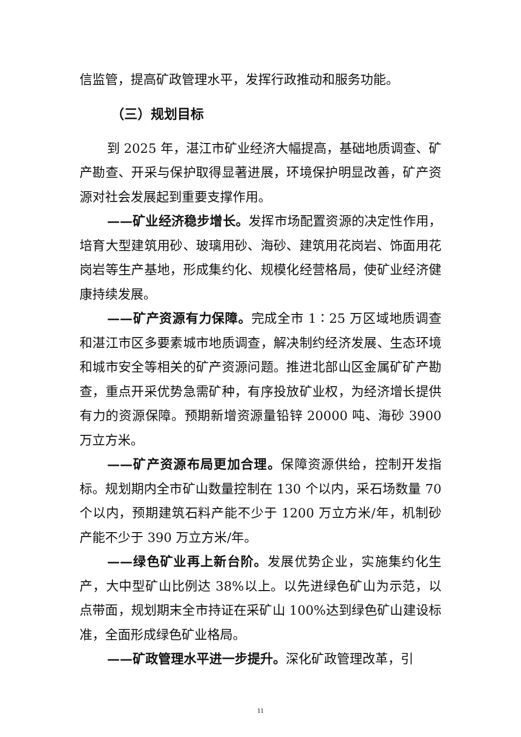信监管，提高矿政管理水平，发挥行政推动和服务功能。
（三）规划目标
到 2025 年，湛江市矿业经济大幅提高，基础地质调查、矿产勘查、开采与保护取得显著进展，环境保护明显改善，矿产资源对社会发展起到重要支撑作用。
——矿业经济稳步增长。发挥市场配置资源的决定性作用，培育大型建筑用砂、玻璃用砂、海砂、建筑用花岗岩、饰面用花岗岩等生产基地，形成集约化、规模化经营格局，使矿业经济健康持续发展。
——矿产资源有力保障。完成全市 1∶25 万区域地质调查和湛江市区多要素城市地质调查，解决制约经济发展、生态环境和城市安全等相关的矿产资源问题。推进北部山区金属矿矿产勘查，重点开采优势急需矿种，有序投放矿业权，为经济增长提供有力的资源保障。预期新增资源量铅锌 20000 吨、海砂 3900 万立方米。
——矿产资源布局更加合理。保障资源供给，控制开发指标。规划期内全市矿山数量控制在 130 个以内，采石场数量 70 个以内，预期建筑石料产能不少于 1200 万立方米/年，机制砂产能不少于 390 万立方米/年。
——绿色矿业再上新台阶。发展优势企业，实施集约化生产，大中型矿山比例达 38%以上。以先进绿色矿山为示范，以点带面，规划期末全市持证在采矿山 100%达到绿色矿山建设标准，全面形成绿色矿业格局。
——矿政管理水平进一步提升。深化矿政管理改革，引
11